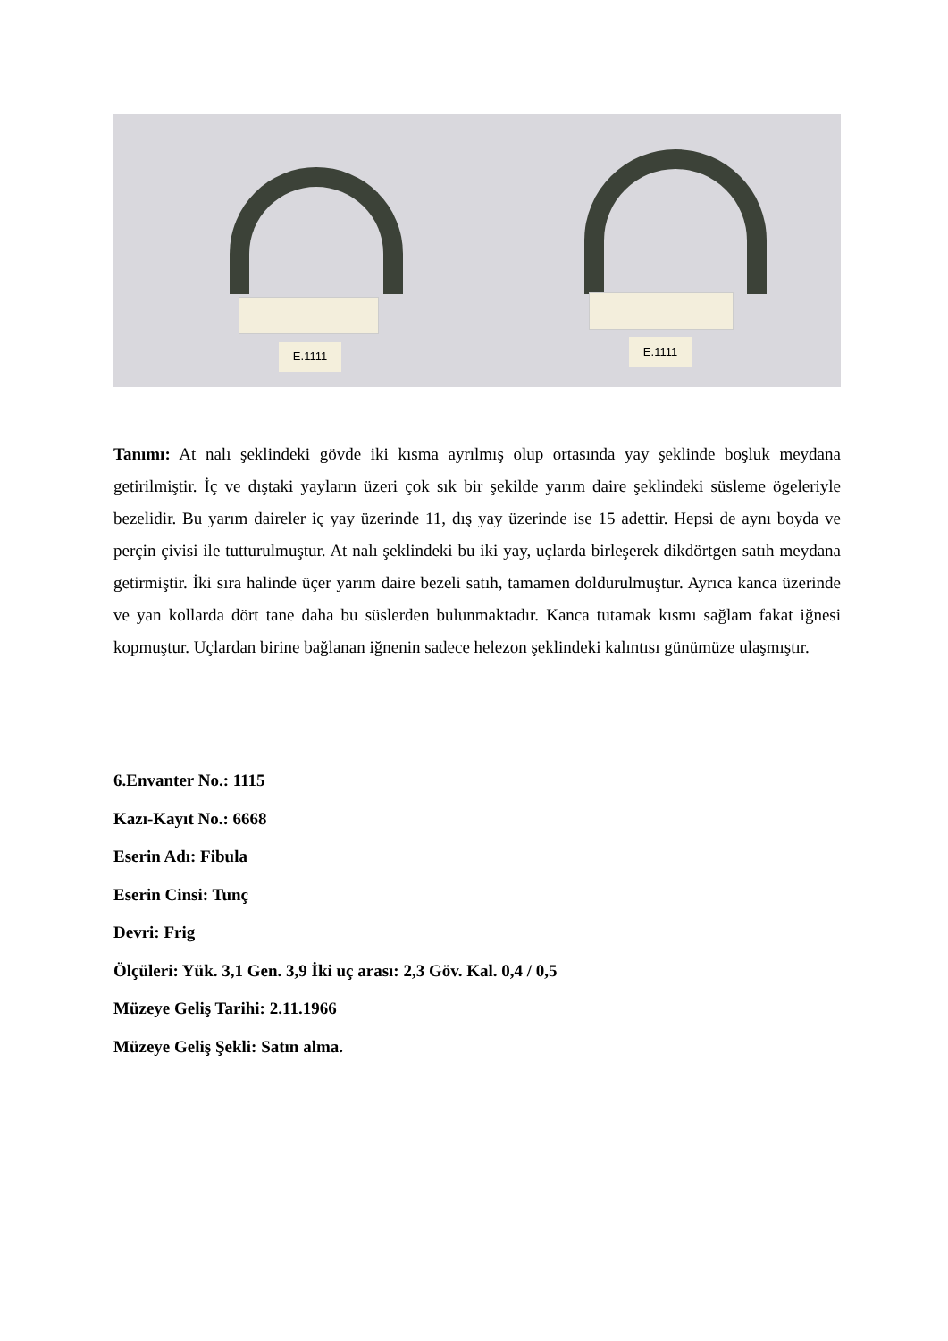E.1111
E.1111
Tanımı: At nalı şeklindeki gövde iki kısma ayrılmış olup ortasında yay şeklinde boşluk meydana getirilmiştir. İç ve dıştaki yayların üzeri çok sık bir şekilde yarım daire şeklindeki süsleme ögeleriyle bezelidir. Bu yarım daireler iç yay üzerinde 11, dış yay üzerinde ise 15 adettir. Hepsi de aynı boyda ve perçin çivisi ile tutturulmuştur. At nalı şeklindeki bu iki yay, uçlarda birleşerek dikdörtgen satıh meydana getirmiştir. İki sıra halinde üçer yarım daire bezeli satıh, tamamen doldurulmuştur. Ayrıca kanca üzerinde ve yan kollarda dört tane daha bu süslerden bulunmaktadır. Kanca tutamak kısmı sağlam fakat iğnesi kopmuştur. Uçlardan birine bağlanan iğnenin sadece helezon şeklindeki kalıntısı günümüze ulaşmıştır.
6.Envanter No.: 1115
Kazı-Kayıt No.: 6668
Eserin Adı: Fibula
Eserin Cinsi: Tunç
Devri: Frig
Ölçüleri: Yük. 3,1 Gen. 3,9 İki uç arası: 2,3 Göv. Kal. 0,4 / 0,5
Müzeye Geliş Tarihi: 2.11.1966
Müzeye Geliş Şekli: Satın alma.